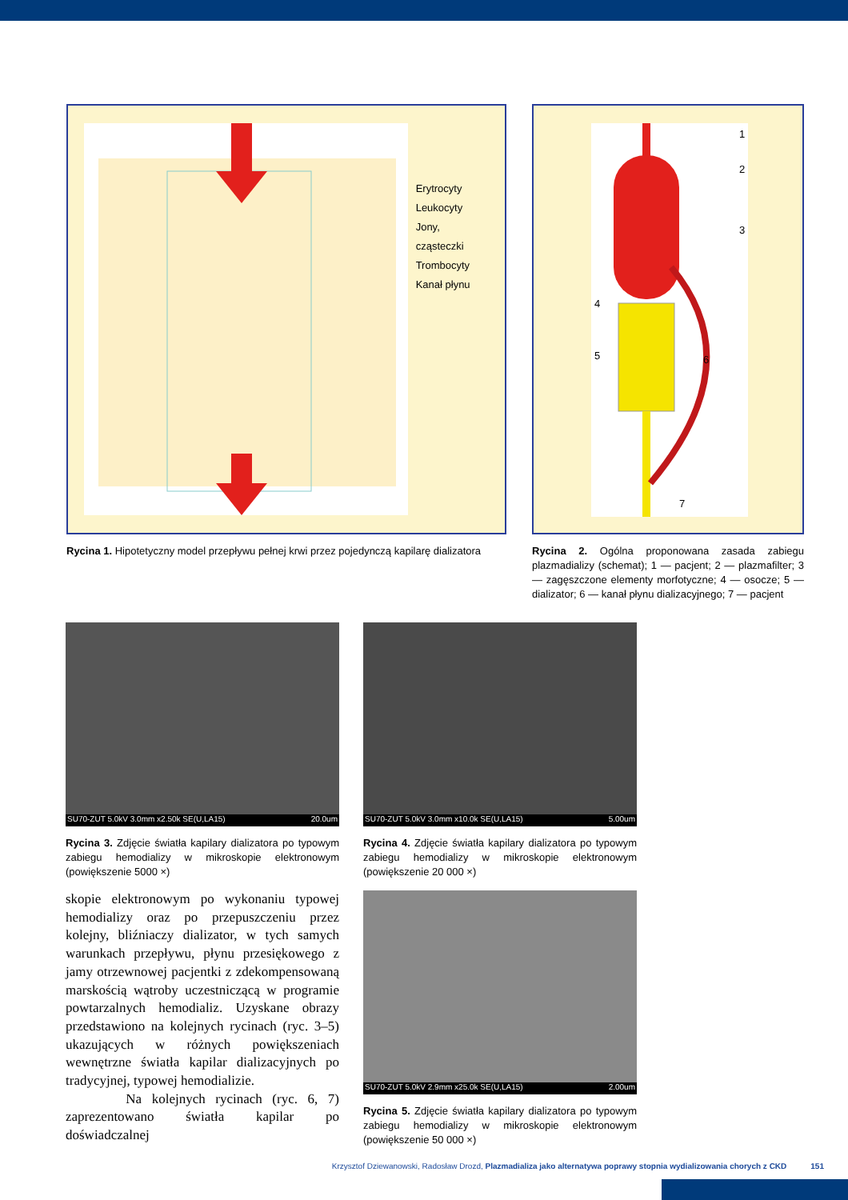Erytrocyty
Leukocyty
Jony, cząsteczki
Trombocyty
Kanał płynu
Rycina 1. Hipotetyczny model przepływu pełnej krwi przez pojedynczą kapilarę dializatora
1
2
3
4
5
6
7
Rycina 2. Ogólna proponowana zasada zabiegu plazmadializy (schemat); 1 — pacjent; 2 — plazmafilter; 3 — zagęszczone elementy morfotyczne; 4 — osocze; 5 — dializator; 6 — kanał płynu dializacyjnego; 7 — pacjent
SU70-ZUT 5.0kV 3.0mm x2.50k SE(U,LA15) 20.0um
Rycina 3. Zdjęcie światła kapilary dializatora po typowym zabiegu hemodializy w mikroskopie elektronowym (powiększenie 5000 ×)
skopie elektronowym po wykonaniu typowej hemodializy oraz po przepuszczeniu przez kolejny, bliźniaczy dializator, w tych samych warunkach przepływu, płynu przesiękowego z jamy otrzewnowej pacjentki z zdekompensowaną marskością wątroby uczestniczącą w programie powtarzalnych hemodializ. Uzyskane obrazy przedstawiono na kolejnych rycinach (ryc. 3–5) ukazujących w różnych powiększeniach wewnętrzne światła kapilar dializacyjnych po tradycyjnej, typowej hemodializie.
Na kolejnych rycinach (ryc. 6, 7) zaprezentowano światła kapilar po doświadczalnej
SU70-ZUT 5.0kV 3.0mm x10.0k SE(U,LA15) 5.00um
Rycina 4. Zdjęcie światła kapilary dializatora po typowym zabiegu hemodializy w mikroskopie elektronowym (powiększenie 20 000 ×)
SU70-ZUT 5.0kV 2.9mm x25.0k SE(U,LA15) 2.00um
Rycina 5. Zdjęcie światła kapilary dializatora po typowym zabiegu hemodializy w mikroskopie elektronowym (powiększenie 50 000 ×)
Krzysztof Dziewanowski, Radosław Drozd, Plazmadializa jako alternatywa poprawy stopnia wydializowania chorych z CKD 151